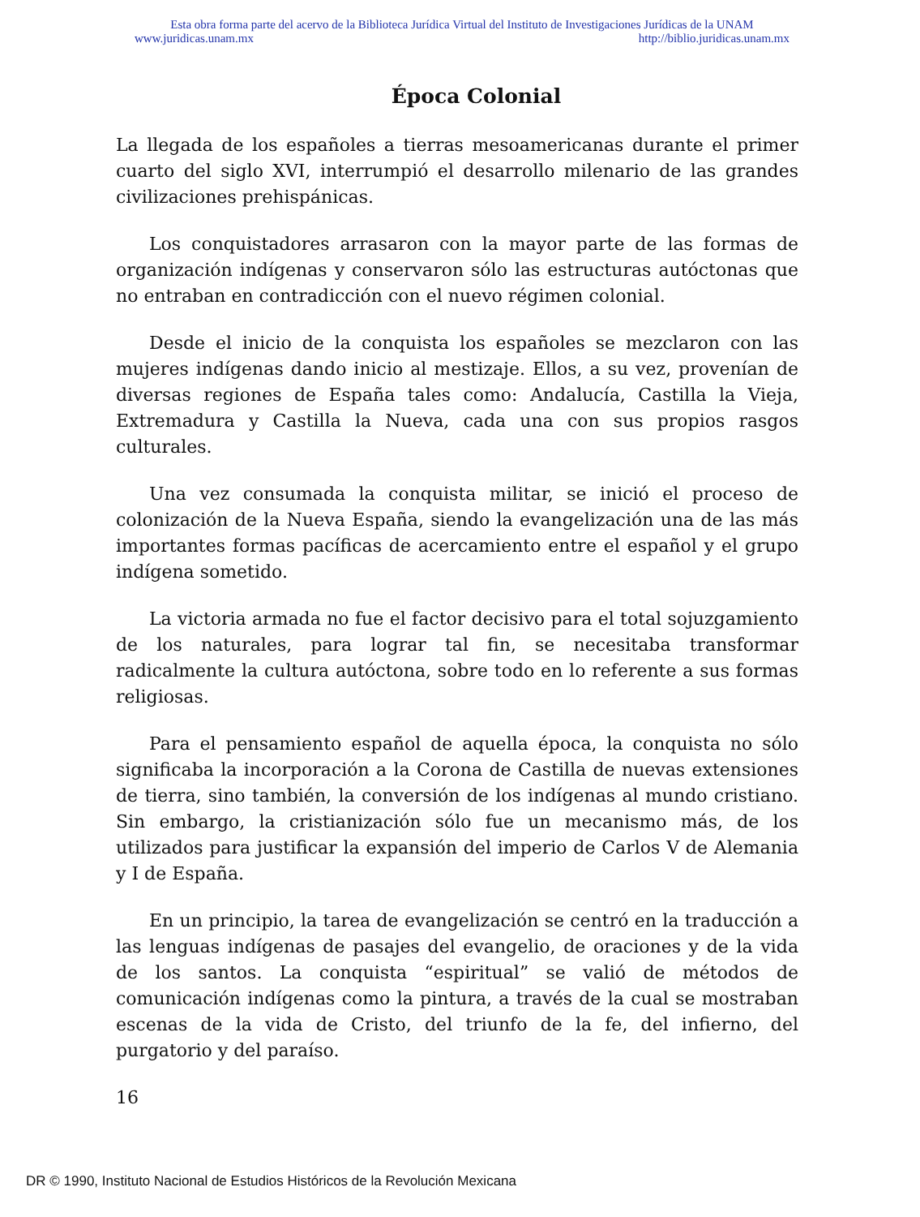Esta obra forma parte del acervo de la Biblioteca Jurídica Virtual del Instituto de Investigaciones Jurídicas de la UNAM
www.juridicas.unam.mx http://biblio.juridicas.unam.mx
Época Colonial
La llegada de los españoles a tierras mesoamericanas durante el primer cuarto del siglo XVI, interrumpió el desarrollo milenario de las grandes civilizaciones prehispánicas.
Los conquistadores arrasaron con la mayor parte de las formas de organización indígenas y conservaron sólo las estructuras autóctonas que no entraban en contradicción con el nuevo régimen colonial.
Desde el inicio de la conquista los españoles se mezclaron con las mujeres indígenas dando inicio al mestizaje. Ellos, a su vez, provenían de diversas regiones de España tales como: Andalucía, Castilla la Vieja, Extremadura y Castilla la Nueva, cada una con sus propios rasgos culturales.
Una vez consumada la conquista militar, se inició el proceso de colonización de la Nueva España, siendo la evangelización una de las más importantes formas pacíficas de acercamiento entre el español y el grupo indígena sometido.
La victoria armada no fue el factor decisivo para el total sojuzgamiento de los naturales, para lograr tal fin, se necesitaba transformar radicalmente la cultura autóctona, sobre todo en lo referente a sus formas religiosas.
Para el pensamiento español de aquella época, la conquista no sólo significaba la incorporación a la Corona de Castilla de nuevas extensiones de tierra, sino también, la conversión de los indígenas al mundo cristiano. Sin embargo, la cristianización sólo fue un mecanismo más, de los utilizados para justificar la expansión del imperio de Carlos V de Alemania y I de España.
En un principio, la tarea de evangelización se centró en la traducción a las lenguas indígenas de pasajes del evangelio, de oraciones y de la vida de los santos. La conquista “espiritual” se valió de métodos de comunicación indígenas como la pintura, a través de la cual se mostraban escenas de la vida de Cristo, del triunfo de la fe, del infierno, del purgatorio y del paraíso.
16
DR © 1990, Instituto Nacional de Estudios Históricos de la Revolución Mexicana